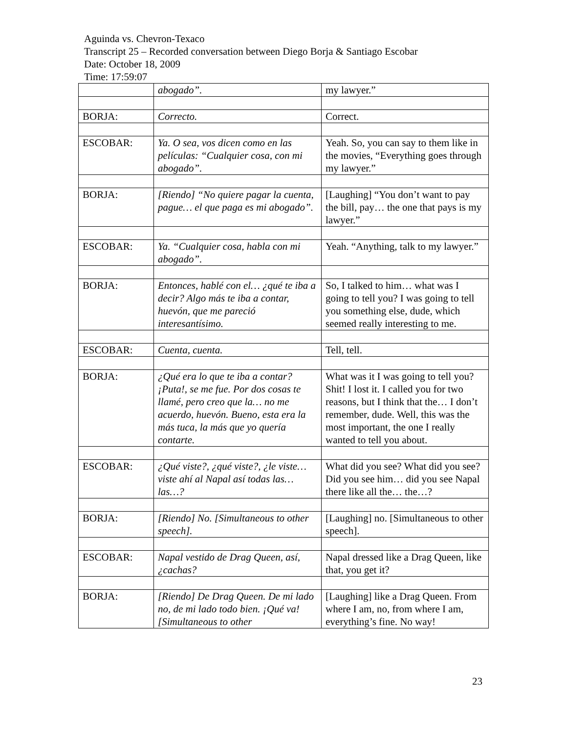Aguinda vs. Chevron-Texaco
Transcript 25 – Recorded conversation between Diego Borja & Santiago Escobar
Date: October 18, 2009
Time: 17:59:07
| | abogado”. | my lawyer.” |
| BORJA: | Correcto. | Correct. |
| ESCOBAR: | Ya. O sea, vos dicen como en las películas: “Cualquier cosa, con mi abogado”. | Yeah. So, you can say to them like in the movies, “Everything goes through my lawyer.” |
| BORJA: | [Riendo] “No quiere pagar la cuenta, pague… el que paga es mi abogado”. | [Laughing] “You don’t want to pay the bill, pay… the one that pays is my lawyer.” |
| ESCOBAR: | Ya. “Cualquier cosa, habla con mi abogado”. | Yeah. “Anything, talk to my lawyer.” |
| BORJA: | Entonces, hablé con el… ¿qué te iba a decir? Algo más te iba a contar, huevón, que me pareció interesantísimo. | So, I talked to him… what was I going to tell you? I was going to tell you something else, dude, which seemed really interesting to me. |
| ESCOBAR: | Cuenta, cuenta. | Tell, tell. |
| BORJA: | ¿Qué era lo que te iba a contar? ¡Puta!, se me fue. Por dos cosas te llamé, pero creo que la… no me acuerdo, huevón. Bueno, esta era la más tuca, la más que yo quería contarte. | What was it I was going to tell you? Shit! I lost it. I called you for two reasons, but I think that the… I don’t remember, dude. Well, this was the most important, the one I really wanted to tell you about. |
| ESCOBAR: | ¿Qué viste?, ¿qué viste?, ¿le viste… viste ahí al Napal así todas las… las…? | What did you see? What did you see? Did you see him… did you see Napal there like all the… the…? |
| BORJA: | [Riendo] No. [Simultaneous to other speech]. | [Laughing] no. [Simultaneous to other speech]. |
| ESCOBAR: | Napal vestido de Drag Queen, así, ¿cachas? | Napal dressed like a Drag Queen, like that, you get it? |
| BORJA: | [Riendo] De Drag Queen. De mi lado no, de mi lado todo bien. ¡Qué va! [Simultaneous to other | [Laughing] like a Drag Queen. From where I am, no, from where I am, everything’s fine. No way! |
23